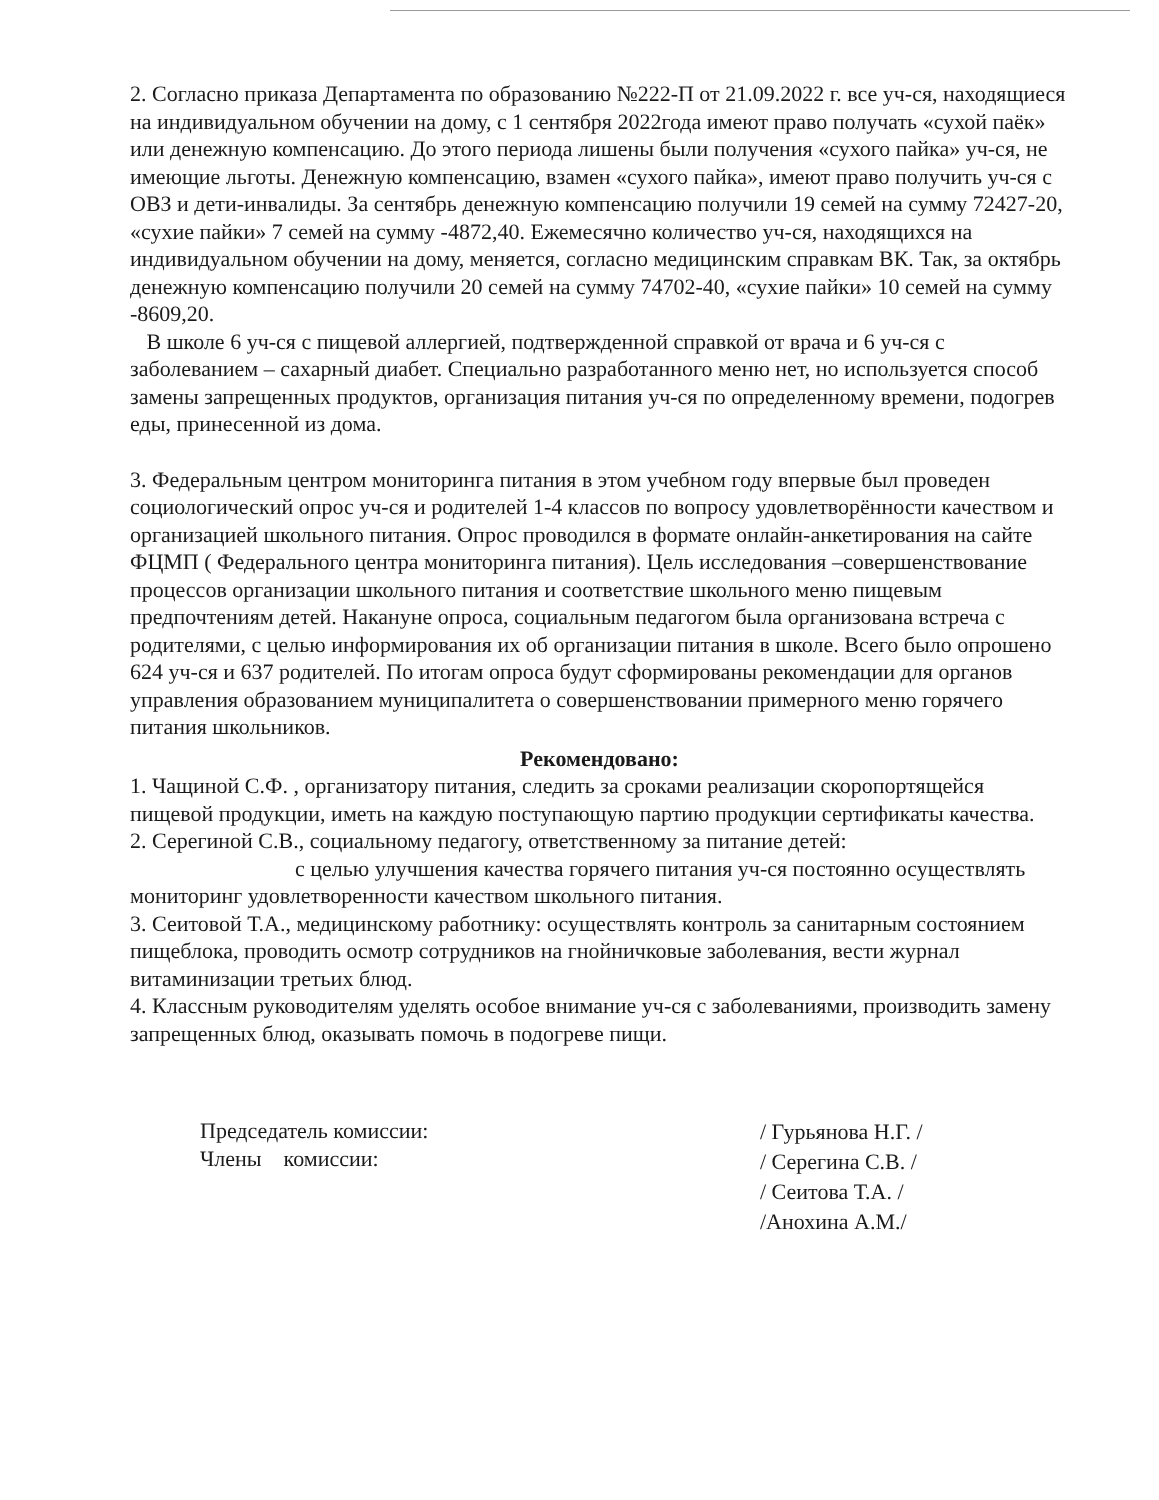2. Согласно приказа Департамента по образованию №222-П от 21.09.2022 г. все уч-ся, находящиеся на индивидуальном обучении на дому, с 1 сентября 2022года имеют право получать «сухой паёк» или денежную компенсацию. До этого периода лишены были получения «сухого пайка» уч-ся, не имеющие льготы. Денежную компенсацию, взамен «сухого пайка», имеют право получить уч-ся с ОВЗ и дети-инвалиды. За сентябрь денежную компенсацию получили 19 семей на сумму 72427-20, «сухие пайки» 7 семей на сумму -4872,40. Ежемесячно количество уч-ся, находящихся на индивидуальном обучении на дому, меняется, согласно медицинским справкам ВК. Так, за октябрь денежную компенсацию получили 20 семей на сумму 74702-40, «сухие пайки» 10 семей на сумму -8609,20.
В школе 6 уч-ся с пищевой аллергией, подтвержденной справкой от врача и 6 уч-ся с заболеванием – сахарный диабет. Специально разработанного меню нет, но используется способ замены запрещенных продуктов, организация питания уч-ся по определенному времени, подогрев еды, принесенной из дома.
3. Федеральным центром мониторинга питания в этом учебном году впервые был проведен социологический опрос уч-ся и родителей 1-4 классов по вопросу удовлетворённости качеством и организацией школьного питания. Опрос проводился в формате онлайн-анкетирования на сайте ФЦМП ( Федерального центра мониторинга питания). Цель исследования –совершенствование процессов организации школьного питания и соответствие школьного меню пищевым предпочтениям детей. Накануне опроса, социальным педагогом была организована встреча с родителями, с целью информирования их об организации питания в школе. Всего было опрошено 624 уч-ся и 637 родителей. По итогам опроса будут сформированы рекомендации для органов управления образованием муниципалитета о совершенствовании примерного меню горячего питания школьников.
Рекомендовано:
1. Чащиной С.Ф. , организатору питания, следить за сроками реализации скоропортящейся пищевой продукции, иметь на каждую поступающую партию продукции сертификаты качества.
2. Серегиной С.В., социальному педагогу, ответственному за питание детей:
с целью улучшения качества горячего питания уч-ся постоянно осуществлять мониторинг удовлетворенности качеством школьного питания.
3. Сеитовой Т.А., медицинскому работнику: осуществлять контроль за санитарным состоянием пищеблока, проводить осмотр сотрудников на гнойничковые заболевания, вести журнал витаминизации третьих блюд.
4. Классным руководителям уделять особое внимание уч-ся с заболеваниями, производить замену запрещенных блюд, оказывать помочь в подогреве пищи.
Председатель комиссии:
Члены комиссии:
/ Гурьянова Н.Г. /
/ Серегина С.В. /
/ Сеитова Т.А. /
/Анохина А.М./